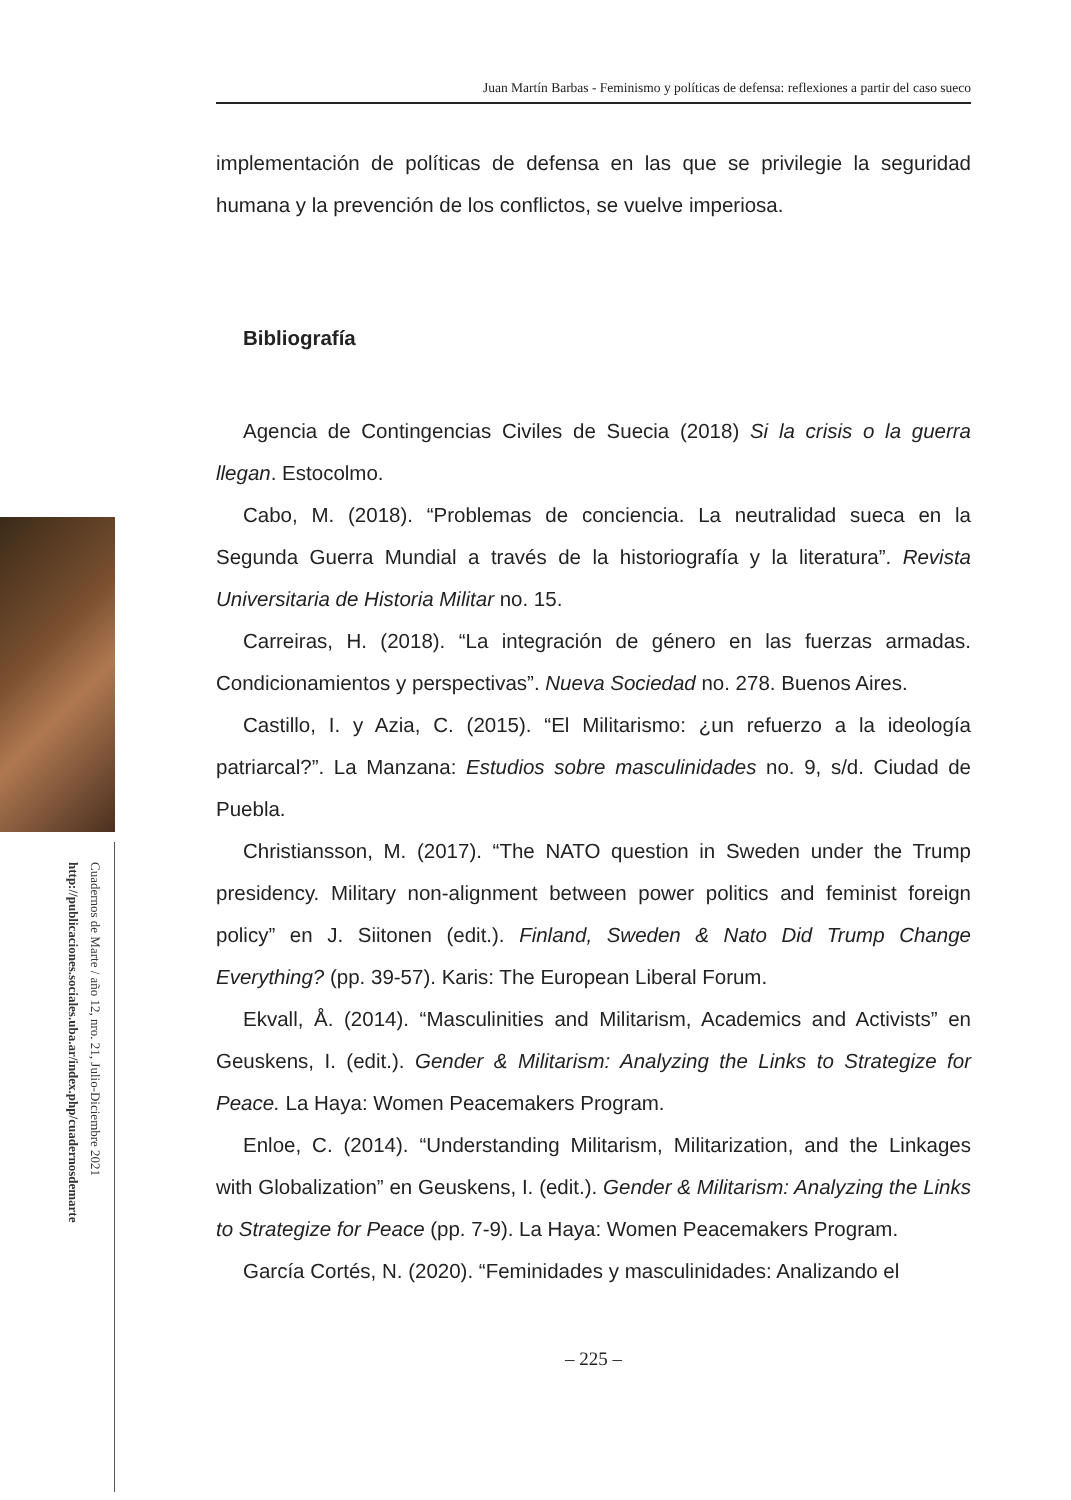Cuadernos de Marte / año 12, nro. 21, Julio-Diciembre 2021
http://publicaciones.sociales.uba.ar/index.php/cuadernosdemarte
Juan Martín Barbas - Feminismo y políticas de defensa: reflexiones a partir del caso sueco
implementación de políticas de defensa en las que se privilegie la seguridad humana y la prevención de los conflictos, se vuelve imperiosa.
Bibliografía
Agencia de Contingencias Civiles de Suecia (2018) Si la crisis o la guerra llegan. Estocolmo.
Cabo, M. (2018). “Problemas de conciencia. La neutralidad sueca en la Segunda Guerra Mundial a través de la historiografía y la literatura”. Revista Universitaria de Historia Militar no. 15.
Carreiras, H. (2018). “La integración de género en las fuerzas armadas. Condicionamientos y perspectivas”. Nueva Sociedad no. 278. Buenos Aires.
Castillo, I. y Azia, C. (2015). “El Militarismo: ¿un refuerzo a la ideología patriarcal?”. La Manzana: Estudios sobre masculinidades no. 9, s/d. Ciudad de Puebla.
Christiansson, M. (2017). “The NATO question in Sweden under the Trump presidency. Military non-alignment between power politics and feminist foreign policy” en J. Siitonen (edit.). Finland, Sweden & Nato Did Trump Change Everything? (pp. 39-57). Karis: The European Liberal Forum.
Ekvall, Å. (2014). “Masculinities and Militarism, Academics and Activists” en Geuskens, I. (edit.). Gender & Militarism: Analyzing the Links to Strategize for Peace. La Haya: Women Peacemakers Program.
Enloe, C. (2014). “Understanding Militarism, Militarization, and the Linkages with Globalization” en Geuskens, I. (edit.). Gender & Militarism: Analyzing the Links to Strategize for Peace (pp. 7-9). La Haya: Women Peacemakers Program.
García Cortés, N. (2020). “Feminidades y masculinidades: Analizando el
– 225 –